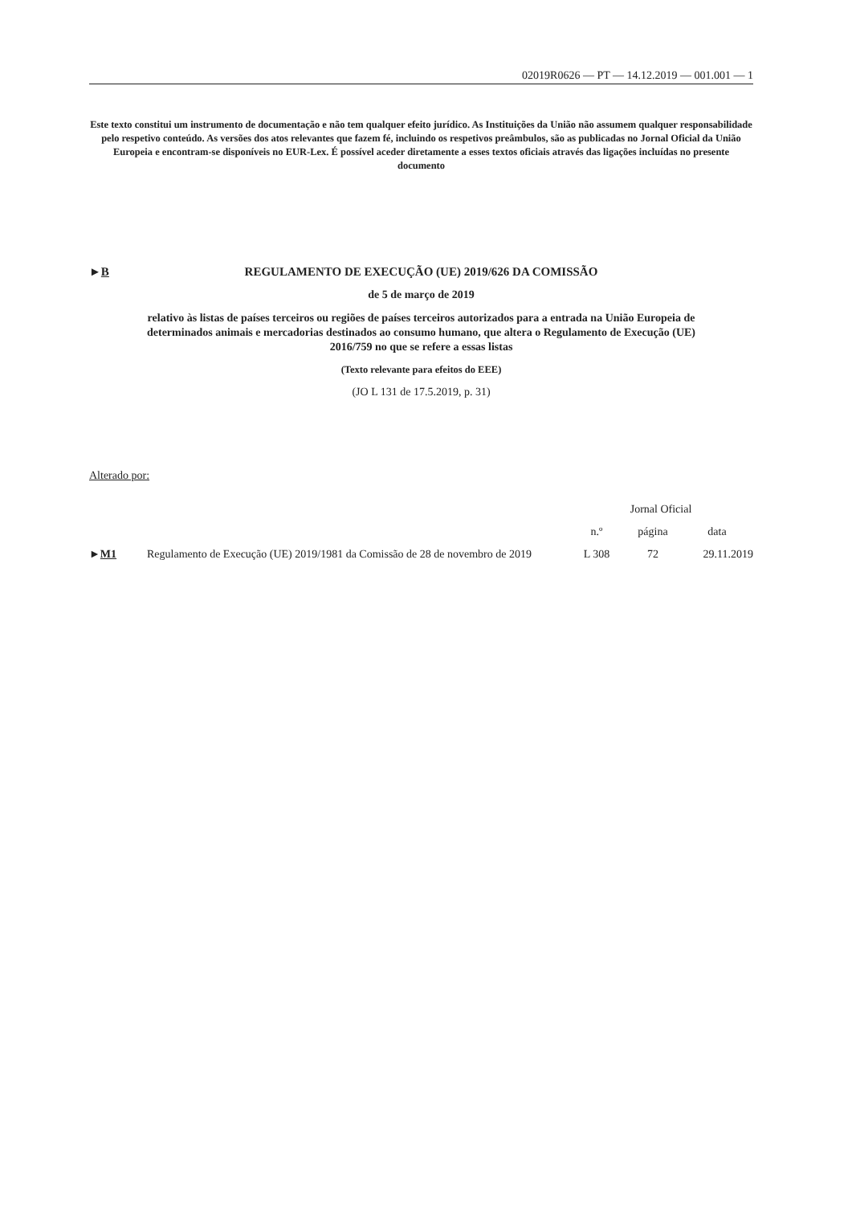02019R0626 — PT — 14.12.2019 — 001.001 — 1
Este texto constitui um instrumento de documentação e não tem qualquer efeito jurídico. As Instituições da União não assumem qualquer responsabilidade pelo respetivo conteúdo. As versões dos atos relevantes que fazem fé, incluindo os respetivos preâmbulos, são as publicadas no Jornal Oficial da União Europeia e encontram-se disponíveis no EUR-Lex. É possível aceder diretamente a esses textos oficiais através das ligações incluídas no presente documento
►B REGULAMENTO DE EXECUÇÃO (UE) 2019/626 DA COMISSÃO
de 5 de março de 2019
relativo às listas de países terceiros ou regiões de países terceiros autorizados para a entrada na União Europeia de determinados animais e mercadorias destinados ao consumo humano, que altera o Regulamento de Execução (UE) 2016/759 no que se refere a essas listas
(Texto relevante para efeitos do EEE)
(JO L 131 de 17.5.2019, p. 31)
Alterado por:
| | | Jornal Oficial | | |
| --- | --- | --- | --- | --- |
| | | n.º | página | data |
| ► M1 | Regulamento de Execução (UE) 2019/1981 da Comissão de 28 de novembro de 2019 | L 308 | 72 | 29.11.2019 |